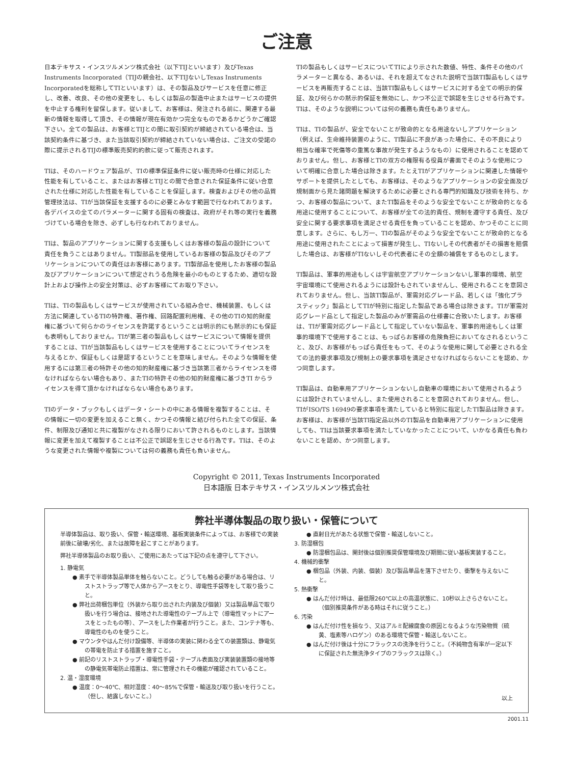ご注意
日本テキサス・インスツルメンツ株式会社（以下TIJといいます）及びTexas Instruments Incorporated（TIJの親会社、以下TIJないしTexas Instruments Incorporatedを総称してTIといいます）は、その製品及びサービスを任意に修正し、改善、改良、その他の変更をし、もしくは製品の製造中止またはサービスの提供を中止する権利を留保します。従いまして、お客様は、発注される前に、関連する最新の情報を取得して頂き、その情報が現在有効かつ完全なものであるかどうかご確認下さい。全ての製品は、お客様とTIJとの間に取引契約が締結されている場合は、当該契約条件に基づき、また当該取引契約が締結されていない場合は、ご注文の受諾の際に提示されるTIJの標準販売契約約款に従って販売されます。
TIは、そのハードウェア製品が、TIの標準保証条件に従い販売時の仕様に対応した性能を有していること、またはお客様とTIJとの間で合意された保証条件に従い合意された仕様に対応した性能を有していることを保証します。検査およびその他の品質管理技法は、TIが当該保証を支援するのに必要とみなす範囲で行なわれております。各デバイスの全てのパラメーターに関する固有の検査は、政府がそれ等の実行を義務づけている場合を除き、必ずしも行なわれておりません。
TIは、製品のアプリケーションに関する支援もしくはお客様の製品の設計について責任を負うことはありません。TI製部品を使用しているお客様の製品及びそのアプリケーションについての責任はお客様にあります。TI製部品を使用したお客様の製品及びアプリケーションについて想定されうる危険を最小のものとするため、適切な設計上および操作上の安全対策は、必ずお客様にてお取り下さい。
TIは、TIの製品もしくはサービスが使用されている組み合せ、機械装置、もしくは方法に関連しているTIの特許権、著作権、回路配置利用権、その他のTIの知的財産権に基づいて何らかのライセンスを許諾するということは明示的にも黙示的にも保証も表明もしておりません。TIが第三者の製品もしくはサービスについて情報を提供することは、TIが当該製品もしくはサービスを使用することについてライセンスを与えるとか、保証もしくは是認するということを意味しません。そのような情報を使用するには第三者の特許その他の知的財産権に基づき当該第三者からライセンスを得なければならない場合もあり、またTIの特許その他の知的財産権に基づきTI からライセンスを得て頂かなければならない場合もあります。
TIのデータ・ブックもしくはデータ・シートの中にある情報を複製することは、その情報に一切の変更を加えること無く、かつその情報と結び付られた全ての保証、条件、制限及び通知と共に複製がなされる限りにおいて許されるものとします。当該情報に変更を加えて複製することは不公正で誤認を生じさせる行為です。TIは、そのような変更された情報や複製については何の義務も責任も負いません。
TIの製品もしくはサービスについてTIにより示された数値、特性、条件その他のパラメーターと異なる、あるいは、それを超えてなされた説明で当該TI製品もしくはサービスを再販売することは、当該TI製品もしくはサービスに対する全ての明示的保証、及び何らかの黙示的保証を無効にし、かつ不公正で誤認を生じさせる行為です。TIは、そのような説明については何の義務も責任もありません。
TIは、TIの製品が、安全でないことが致命的となる用途ないしアプリケーション（例えば、生命維持装置のように、TI製品に不良があった場合に、その不良により相当な確率で死傷等の重篤な事故が発生するようなもの）に使用されることを認めておりません。但し、お客様とTIの双方の権限有る役員が書面でそのような使用について明確に合意した場合は除きます。たとえTIがアプリケーションに関連した情報やサポートを提供したとしても、お客様は、そのようなアプリケーションの安全面及び規制面から見た諸問題を解決するために必要とされる専門的知識及び技術を持ち、かつ、お客様の製品について、またTI製品をそのような安全でないことが致命的となる用途に使用することについて、お客様が全ての法的責任、規制を遵守する責任、及び安全に関する要求事項を満足させる責任を負っていることを認め、かつそのことに同意します。さらに、もし万一、TIの製品がそのような安全でないことが致命的となる用途に使用されたことによって損害が発生し、TIないしその代表者がその損害を賠償した場合は、お客様がTIないしその代表者にその全額の補償をするものとします。
TI製品は、軍事的用途もしくは宇宙航空アプリケーションないし軍事的環境、航空宇宙環境にて使用されるようには設計もされていませんし、使用されることを意図されておりません。但し、当該TI製品が、軍需対応グレード品、若しくは「強化プラスティック」製品としてTIが特別に指定した製品である場合は除きます。TIが軍需対応グレード品として指定した製品のみが軍需品の仕様書に合致いたします。お客様は、TIが軍需対応グレード品として指定していない製品を、軍事的用途もしくは軍事的環境下で使用することは、もっぱらお客様の危険負担においてなされるということ、及び、お客様がもっぱら責任をもって、そのような使用に関して必要とされる全ての法的要求事項及び規制上の要求事項を満足させなければならないことを認め、かつ同意します。
TI製品は、自動車用アプリケーションないし自動車の環境において使用されるようには設計されていませんし、また使用されることを意図されておりません。但し、TIがISO/TS 16949の要求事項を満たしていると特別に指定したTI製品は除きます。お客様は、お客様が当該TI指定品以外のTI製品を自動車用アプリケーションに使用しても、TIは当該要求事項を満たしていなかったことについて、いかなる責任も負わないことを認め、かつ同意します。
Copyright © 2011, Texas Instruments Incorporated
日本語版 日本テキサス・インスツルメンツ株式会社
弊社半導体製品の取り扱い・保管について
半導体製品は、取り扱い、保管・輸送環境、基板実装条件によっては、お客様での実装前後に破壊/劣化、または故障を起こすことがあります。
弊社半導体製品のお取り扱い、ご使用にあたっては下記の点を遵守して下さい。
1. 静電気
● 素手で半導体製品単体を触らないこと。どうしても触る必要がある場合は、リストストラップ等で人体からアースをとり、導電性手袋等をして取り扱うこと。
● 弊社出荷梱包単位（外装から取り出された内装及び個装）又は製品単品で取り扱いを行う場合は、接地された導電性のテーブル上で（導電性マットにアースをとったもの等）、アースをした作業者が行うこと。また、コンテナ等も、導電性のものを使うこと。
● マウンタやはんだ付け設備等、半導体の実装に関わる全ての装置類は、静電気の帯電を防止する措置を施すこと。
● 前記のリストストラップ・導電性手袋・テーブル表面及び実装装置類の接地等の静電気帯電防止措置は、常に管理されその機能が確認されていること。
2. 温・湿度環境
● 温度：0～40℃、相対湿度：40～85%で保管・輸送及び取り扱いを行うこと。（但し、結露しないこと。）
● 直射日光があたる状態で保管・輸送しないこと。
3. 防湿梱包
● 防湿梱包品は、開封後は個別推奨保管環境及び期間に従い基板実装すること。
4. 機械的衝撃
● 梱包品（外装、内装、個装）及び製品単品を落下させたり、衝撃を与えないこと。
5. 熱衝撃
● はんだ付け時は、最低限260℃以上の高温状態に、10秒以上さらさないこと。（個別推奨条件がある時はそれに従うこと。）
6. 汚染
● はんだ付け性を損なう、又はアルミ配線腐食の原因となるような汚染物質（硫黄、塩素等ハロゲン）のある環境で保管・輸送しないこと。
● はんだ付け後は十分にフラックスの洗浄を行うこと。（不純物含有率が一定以下に保証された無洗浄タイプのフラックスは除く。）
以上
2001.11